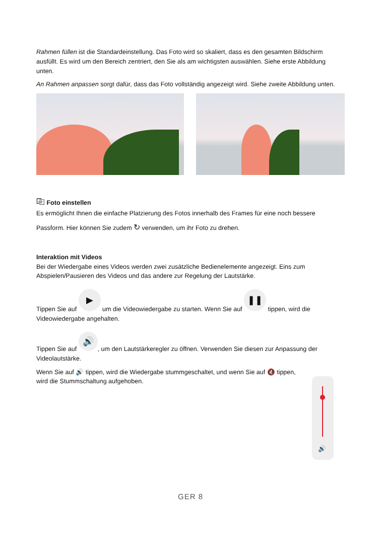Rahmen füllen ist die Standardeinstellung. Das Foto wird so skaliert, dass es den gesamten Bildschirm ausfüllt. Es wird um den Bereich zentriert, den Sie als am wichtigsten auswählen. Siehe erste Abbildung unten.
An Rahmen anpassen sorgt dafür, dass das Foto vollständig angezeigt wird. Siehe zweite Abbildung unten.
⎘ Foto einstellen
Es ermöglicht Ihnen die einfache Platzierung des Fotos innerhalb des Frames für eine noch bessere
Passform. Hier können Sie zudem ↻ verwenden, um ihr Foto zu drehen.
Interaktion mit Videos
Bei der Wiedergabe eines Videos werden zwei zusätzliche Bedienelemente angezeigt. Eins zum Abspielen/Pausieren des Videos und das andere zur Regelung der Lautstärke.
Tippen Sie auf ▶ um die Videowiedergabe zu starten. Wenn Sie auf ❚❚ tippen, wird die Videowiedergabe angehalten.
Tippen Sie auf 🔊, um den Lautstärkeregler zu öffnen. Verwenden Sie diesen zur Anpassung der Videolautstärke.
Wenn Sie auf 🔊 tippen, wird die Wiedergabe stummgeschaltet, und wenn Sie auf 🔇 tippen, wird die Stummschaltung aufgehoben.
🔊
GER 8